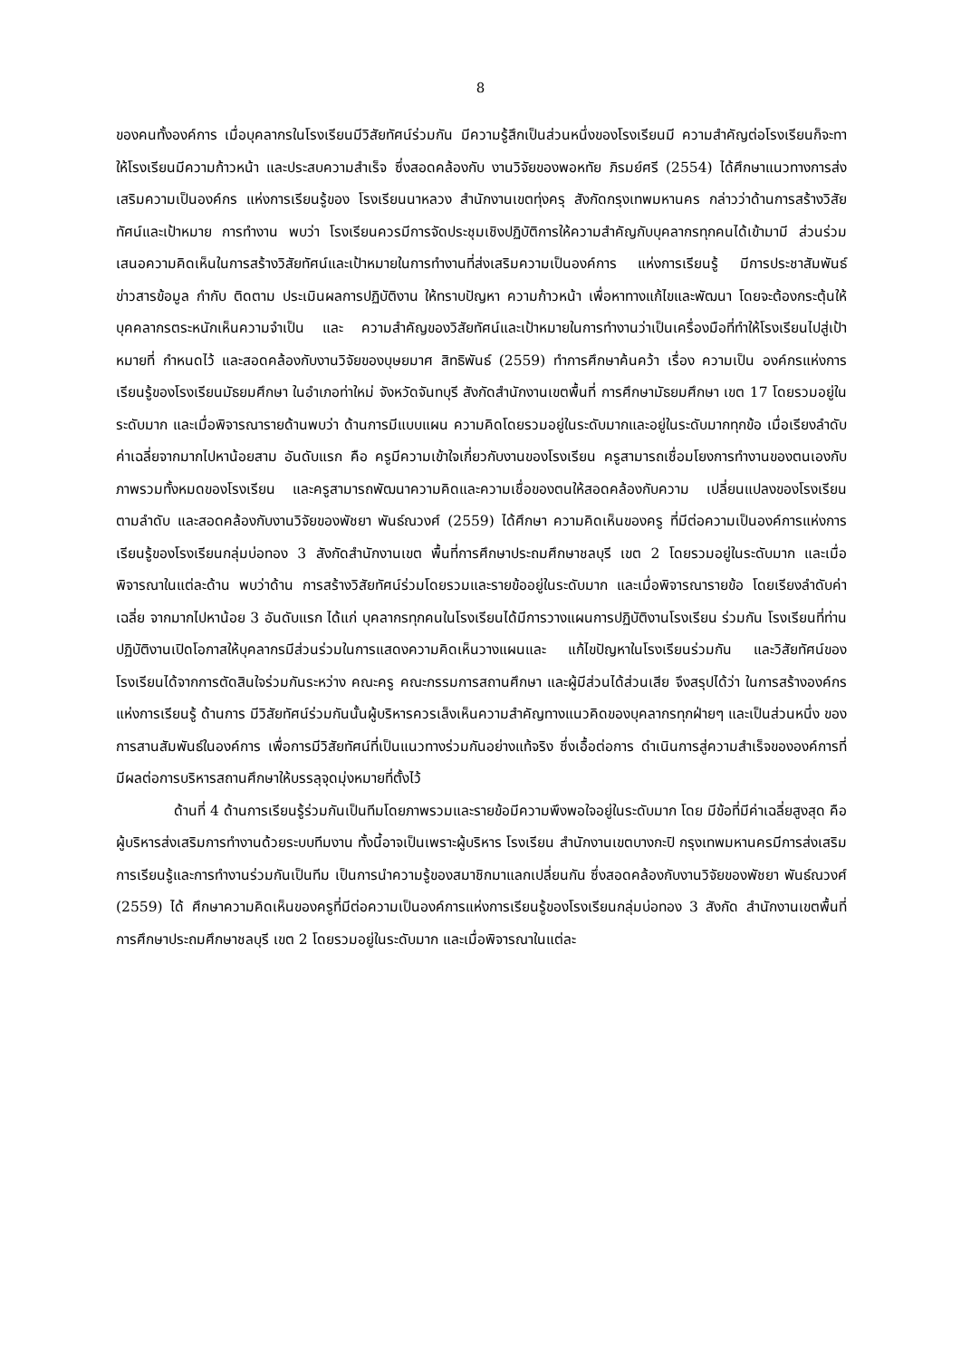8
ของคนทั้งองค์การ เมื่อบุคลากรในโรงเรียนมีวิสัยทัศน์ร่วมกัน มีความรู้สึกเป็นส่วนหนึ่งของโรงเรียนมี ความสำคัญต่อโรงเรียนก็จะทา ให้โรงเรียนมีความก้าวหน้า และประสบความสำเร็จ ซึ่งสอดคล้องกับ งานวิจัยของพอหทัย ภิรมย์ศรี (2554) ได้ศึกษาแนวทางการส่งเสริมความเป็นองค์กร แห่งการเรียนรู้ของ โรงเรียนนาหลวง สำนักงานเขตทุ่งครุ สังกัดกรุงเทพมหานคร กล่าวว่าด้านการสร้างวิสัยทัศน์และเป้าหมาย การทำงาน พบว่า โรงเรียนควรมีการจัดประชุมเชิงปฏิบัติการให้ความสำคัญกับบุคลากรทุกคนได้เข้ามามี ส่วนร่วมเสนอความคิดเห็นในการสร้างวิสัยทัศน์และเป้าหมายในการทำงานที่ส่งเสริมความเป็นองค์การ แห่งการเรียนรู้ มีการประชาสัมพันธ์ข่าวสารข้อมูล กำกับ ติดตาม ประเมินผลการปฏิบัติงาน ให้ทราบปัญหา ความก้าวหน้า เพื่อหาทางแก้ไขและพัฒนา โดยจะต้องกระตุ้นให้บุคคลากรตระหนักเห็นความจำเป็น และ ความสำคัญของวิสัยทัศน์และเป้าหมายในการทำงานว่าเป็นเครื่องมือที่ทำให้โรงเรียนไปสู่เป้าหมายที่ กำหนดไว้ และสอดคล้องกับงานวิจัยของบุษยมาศ สิทธิพันธ์ (2559) ทำการศึกษาค้นคว้า เรื่อง ความเป็น องค์กรแห่งการเรียนรู้ของโรงเรียนมัธยมศึกษา ในอำเภอท่าใหม่ จังหวัดจันทบุรี สังกัดสำนักงานเขตพื้นที่ การศึกษามัธยมศึกษา เขต 17 โดยรวมอยู่ในระดับมาก และเมื่อพิจารณารายด้านพบว่า ด้านการมีแบบแผน ความคิดโดยรวมอยู่ในระดับมากและอยู่ในระดับมากทุกข้อ เมื่อเรียงลำดับค่าเฉลี่ยจากมากไปหาน้อยสาม อันดับแรก คือ ครูมีความเข้าใจเกี่ยวกับงานของโรงเรียน ครูสามารถเชื่อมโยงการทำงานของตนเองกับ ภาพรวมทั้งหมดของโรงเรียน และครูสามารถพัฒนาความคิดและความเชื่อของตนให้สอดคล้องกับความ เปลี่ยนแปลงของโรงเรียน ตามลำดับ และสอดคล้องกับงานวิจัยของพัชยา พันธ์ณวงศ์ (2559) ได้ศึกษา ความคิดเห็นของครู ที่มีต่อความเป็นองค์การแห่งการเรียนรู้ของโรงเรียนกลุ่มบ่อทอง 3 สังกัดสำนักงานเขต พื้นที่การศึกษาประถมศึกษาชลบุรี เขต 2 โดยรวมอยู่ในระดับมาก และเมื่อพิจารณาในแต่ละด้าน พบว่าด้าน การสร้างวิสัยทัศน์ร่วมโดยรวมและรายข้ออยู่ในระดับมาก และเมื่อพิจารณารายข้อ โดยเรียงลำดับค่าเฉลี่ย จากมากไปหาน้อย 3 อันดับแรก ได้แก่ บุคลากรทุกคนในโรงเรียนได้มีการวางแผนการปฏิบัติงานโรงเรียน ร่วมกัน โรงเรียนที่ท่านปฏิบัติงานเปิดโอกาสให้บุคลากรมีส่วนร่วมในการแสดงความคิดเห็นวางแผนและ แก้ไขปัญหาในโรงเรียนร่วมกัน และวิสัยทัศน์ของโรงเรียนได้จากการตัดสินใจร่วมกันระหว่าง คณะครู คณะกรรมการสถานศึกษา และผู้มีส่วนได้ส่วนเสีย จึงสรุปได้ว่า ในการสร้างองค์กรแห่งการเรียนรู้ ด้านการ มีวิสัยทัศน์ร่วมกันนั้นผู้บริหารควรเล็งเห็นความสำคัญทางแนวคิดของบุคลากรทุกฝ่ายๆ และเป็นส่วนหนึ่ง ของการสานสัมพันธ์ในองค์การ เพื่อการมีวิสัยทัศน์ที่เป็นแนวทางร่วมกันอย่างแท้จริง ซึ่งเอื้อต่อการ ดำเนินการสู่ความสำเร็จขององค์การที่มีผลต่อการบริหารสถานศึกษาให้บรรลุจุดมุ่งหมายที่ตั้งไว้
ด้านที่ 4 ด้านการเรียนรู้ร่วมกันเป็นทีมโดยภาพรวมและรายข้อมีความพึงพอใจอยู่ในระดับมาก โดย มีข้อที่มีค่าเฉลี่ยสูงสุด คือผู้บริหารส่งเสริมการทำงานด้วยระบบทีมงาน ทั้งนี้อาจเป็นเพราะผู้บริหาร โรงเรียน สำนักงานเขตบางกะปิ กรุงเทพมหานครมีการส่งเสริมการเรียนรู้และการทำงานร่วมกันเป็นทีม เป็นการนำความรู้ของสมาชิกมาแลกเปลี่ยนกัน ซึ่งสอดคล้องกับงานวิจัยของพัชยา พันธ์ณวงศ์ (2559) ได้ ศึกษาความคิดเห็นของครูที่มีต่อความเป็นองค์การแห่งการเรียนรู้ของโรงเรียนกลุ่มบ่อทอง 3 สังกัด สำนักงานเขตพื้นที่การศึกษาประถมศึกษาชลบุรี เขต 2 โดยรวมอยู่ในระดับมาก และเมื่อพิจารณาในแต่ละ